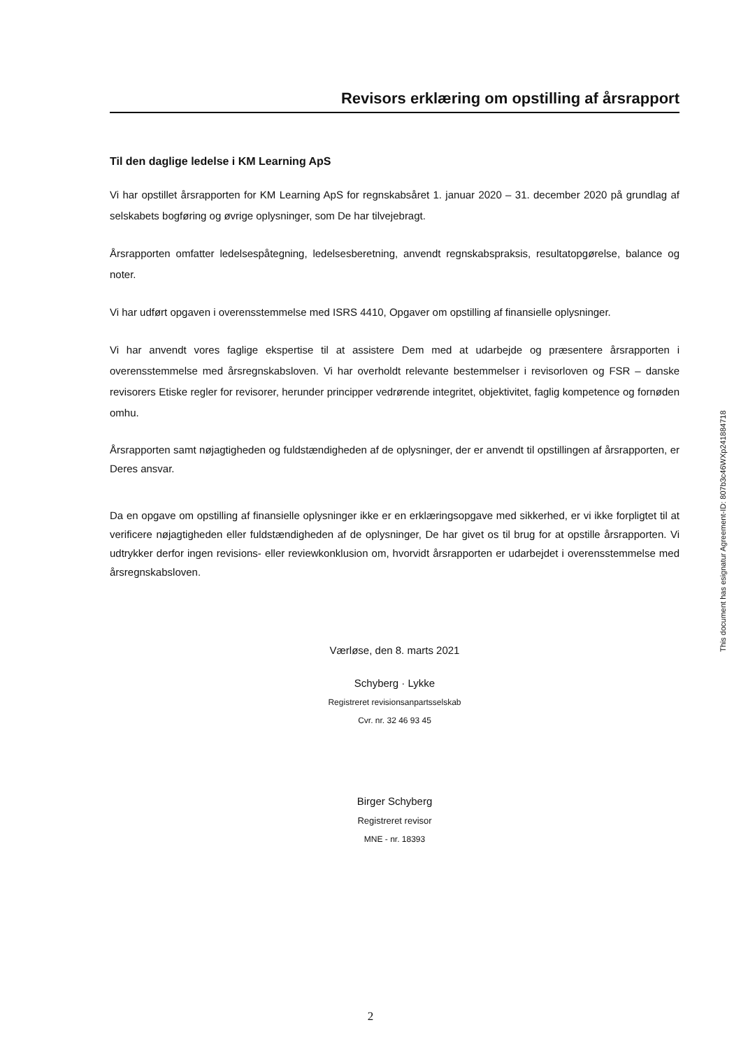Revisors erklæring om opstilling af årsrapport
Til den daglige ledelse i KM Learning ApS
Vi har opstillet årsrapporten for KM Learning ApS for regnskabsåret 1. januar 2020 – 31. december 2020 på grundlag af selskabets bogføring og øvrige oplysninger, som De har tilvejebragt.
Årsrapporten omfatter ledelsespåtegning, ledelsesberetning, anvendt regnskabspraksis, resultatopgørelse, balance og noter.
Vi har udført opgaven i overensstemmelse med ISRS 4410, Opgaver om opstilling af finansielle oplysninger.
Vi har anvendt vores faglige ekspertise til at assistere Dem med at udarbejde og præsentere årsrapporten i overensstemmelse med årsregnskabsloven. Vi har overholdt relevante bestemmelser i revisorloven og FSR – danske revisorers Etiske regler for revisorer, herunder principper vedrørende integritet, objektivitet, faglig kompetence og fornøden omhu.
Årsrapporten samt nøjagtigheden og fuldstændigheden af de oplysninger, der er anvendt til opstillingen af årsrapporten, er Deres ansvar.
Da en opgave om opstilling af finansielle oplysninger ikke er en erklæringsopgave med sikkerhed, er vi ikke forpligtet til at verificere nøjagtigheden eller fuldstændigheden af de oplysninger, De har givet os til brug for at opstille årsrapporten. Vi udtrykker derfor ingen revisions- eller reviewkonklusion om, hvorvidt årsrapporten er udarbejdet i overensstemmelse med årsregnskabsloven.
Værløse, den 8. marts 2021
Schyberg · Lykke
Registreret revisionsanpartsselskab
Cvr. nr. 32 46 93 45
Birger Schyberg
Registreret revisor
MNE - nr. 18393
This document has esignatur Agreement-ID: 807b3c46WXp241884718
2